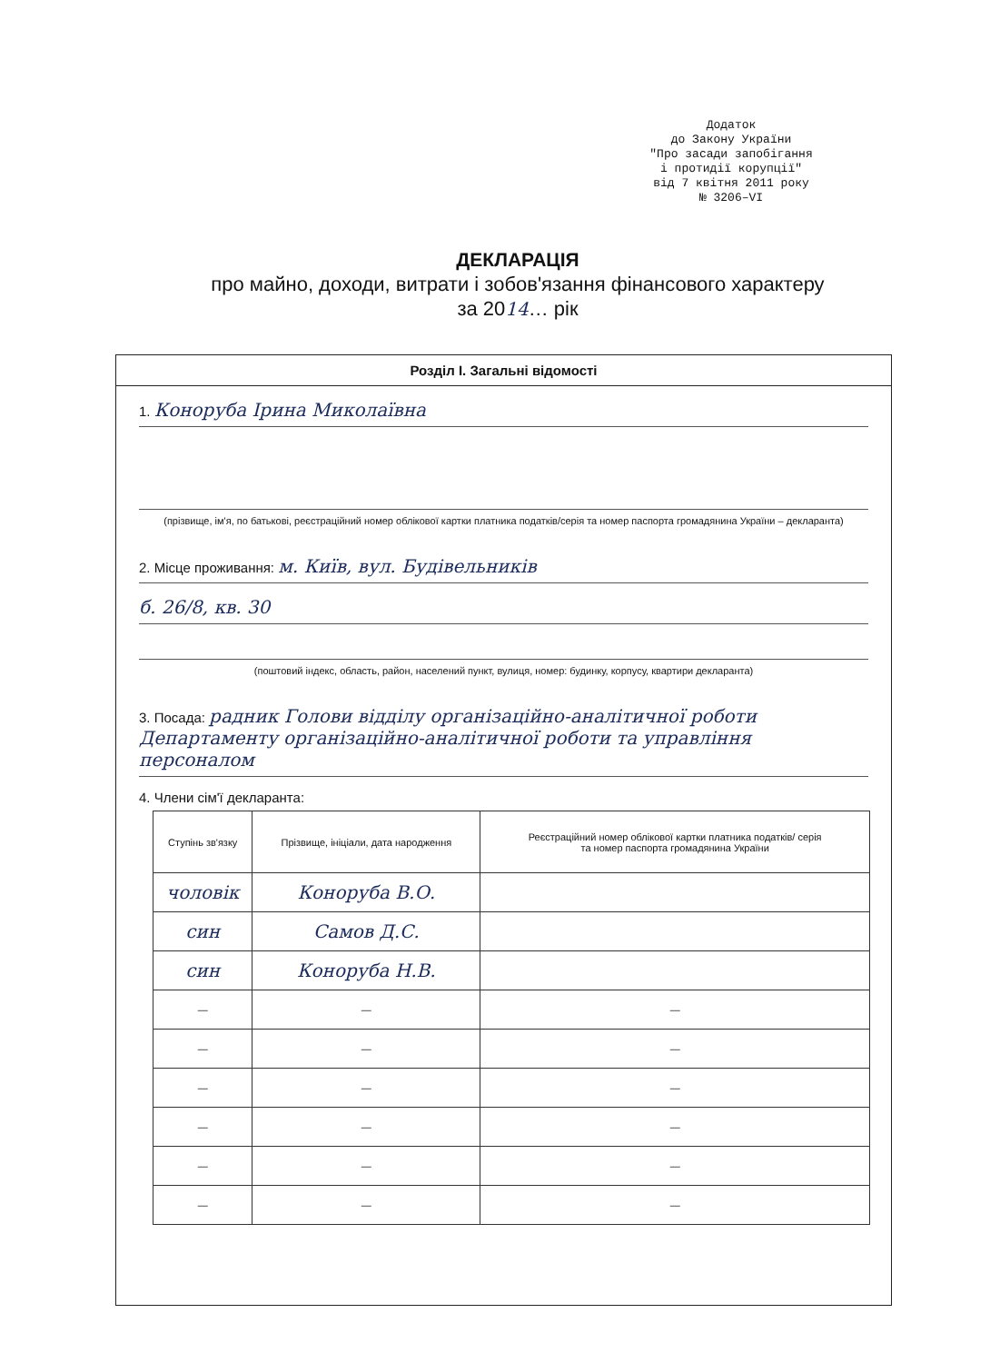Додаток
до Закону України
"Про засади запобігання
і протидії корупції"
від 7 квітня 2011 року
№ 3206–VI
ДЕКЛАРАЦІЯ
про майно, доходи, витрати і зобов'язання фінансового характеру
за 2014… рік
Розділ І. Загальні відомості
1. Коноруба Ірина Миколаївна
(прізвище, ім'я, по батькові, реєстраційний номер облікової картки платника податків/серія та номер паспорта громадянина України – декларанта)
2. Місце проживання: м. Київ, вул. Будівельників
б. 26/8, кв. 30
(поштовий індекс, область, район, населений пункт, вулиця, номер: будинку, корпусу, квартири декларанта)
3. Посада: радник Голови відділу організаційно-аналітичної роботи Департаменту організаційно-аналітичної роботи та управління персоналом
4. Члени сім'ї декларанта:
| Ступінь зв'язку | Прізвище, ініціали, дата народження | Реєстраційний номер облікової картки платника податків/ серія та номер паспорта громадянина України |
| --- | --- | --- |
| чоловік | Коноруба В.О. | |
| син | Самов Д.С. | |
| син | Коноруба Н.В. | |
| — | — | — |
| — | — | — |
| — | — | — |
| — | — | — |
| — | — | — |
| — | — | — |